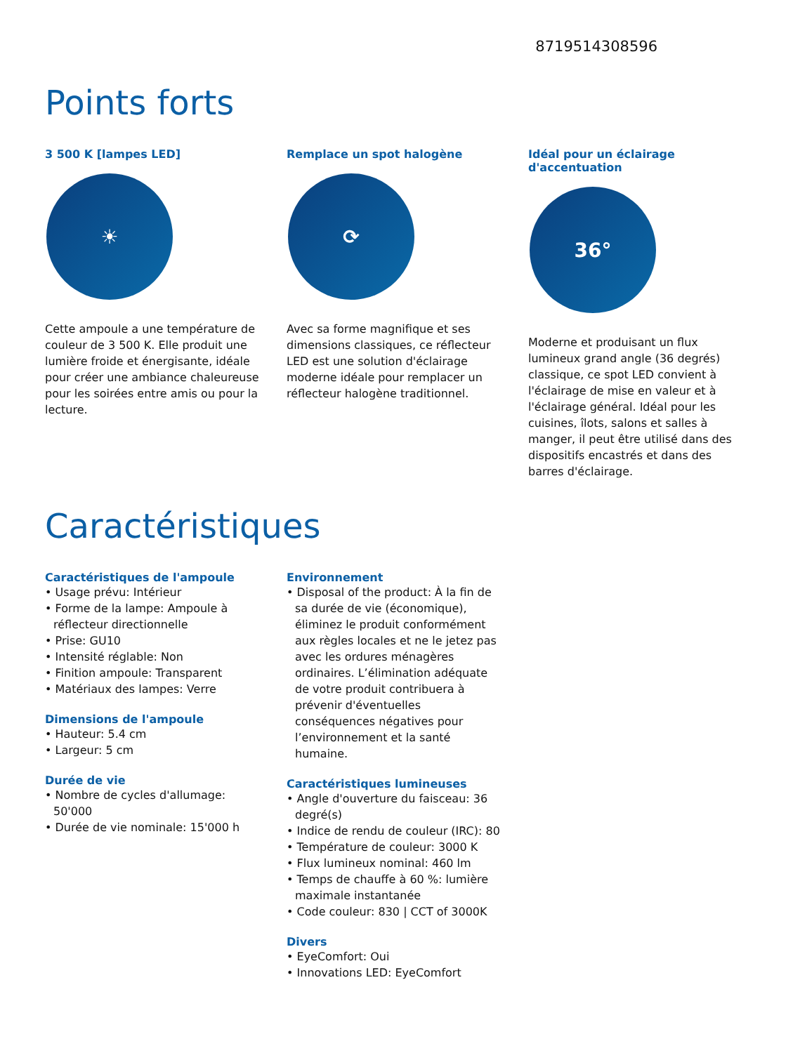8719514308596
Points forts
3 500 K [lampes LED]
☀
Cette ampoule a une température de couleur de 3 500 K. Elle produit une lumière froide et énergisante, idéale pour créer une ambiance chaleureuse pour les soirées entre amis ou pour la lecture.
Remplace un spot halogène
⟳
Avec sa forme magnifique et ses dimensions classiques, ce réflecteur LED est une solution d'éclairage moderne idéale pour remplacer un réflecteur halogène traditionnel.
Idéal pour un éclairage d'accentuation
36°
Moderne et produisant un flux lumineux grand angle (36 degrés) classique, ce spot LED convient à l'éclairage de mise en valeur et à l'éclairage général. Idéal pour les cuisines, îlots, salons et salles à manger, il peut être utilisé dans des dispositifs encastrés et dans des barres d'éclairage.
Caractéristiques
Caractéristiques de l'ampoule
• Usage prévu: Intérieur
• Forme de la lampe: Ampoule à réflecteur directionnelle
• Prise: GU10
• Intensité réglable: Non
• Finition ampoule: Transparent
• Matériaux des lampes: Verre
Dimensions de l'ampoule
• Hauteur: 5.4 cm
• Largeur: 5 cm
Durée de vie
• Nombre de cycles d'allumage: 50'000
• Durée de vie nominale: 15'000 h
Environnement
• Disposal of the product: À la fin de sa durée de vie (économique), éliminez le produit conformément aux règles locales et ne le jetez pas avec les ordures ménagères ordinaires. L’élimination adéquate de votre produit contribuera à prévenir d'éventuelles conséquences négatives pour l’environnement et la santé humaine.
Caractéristiques lumineuses
• Angle d'ouverture du faisceau: 36 degré(s)
• Indice de rendu de couleur (IRC): 80
• Température de couleur: 3000 K
• Flux lumineux nominal: 460 lm
• Temps de chauffe à 60 %: lumière maximale instantanée
• Code couleur: 830 | CCT of 3000K
Divers
• EyeComfort: Oui
• Innovations LED: EyeComfort